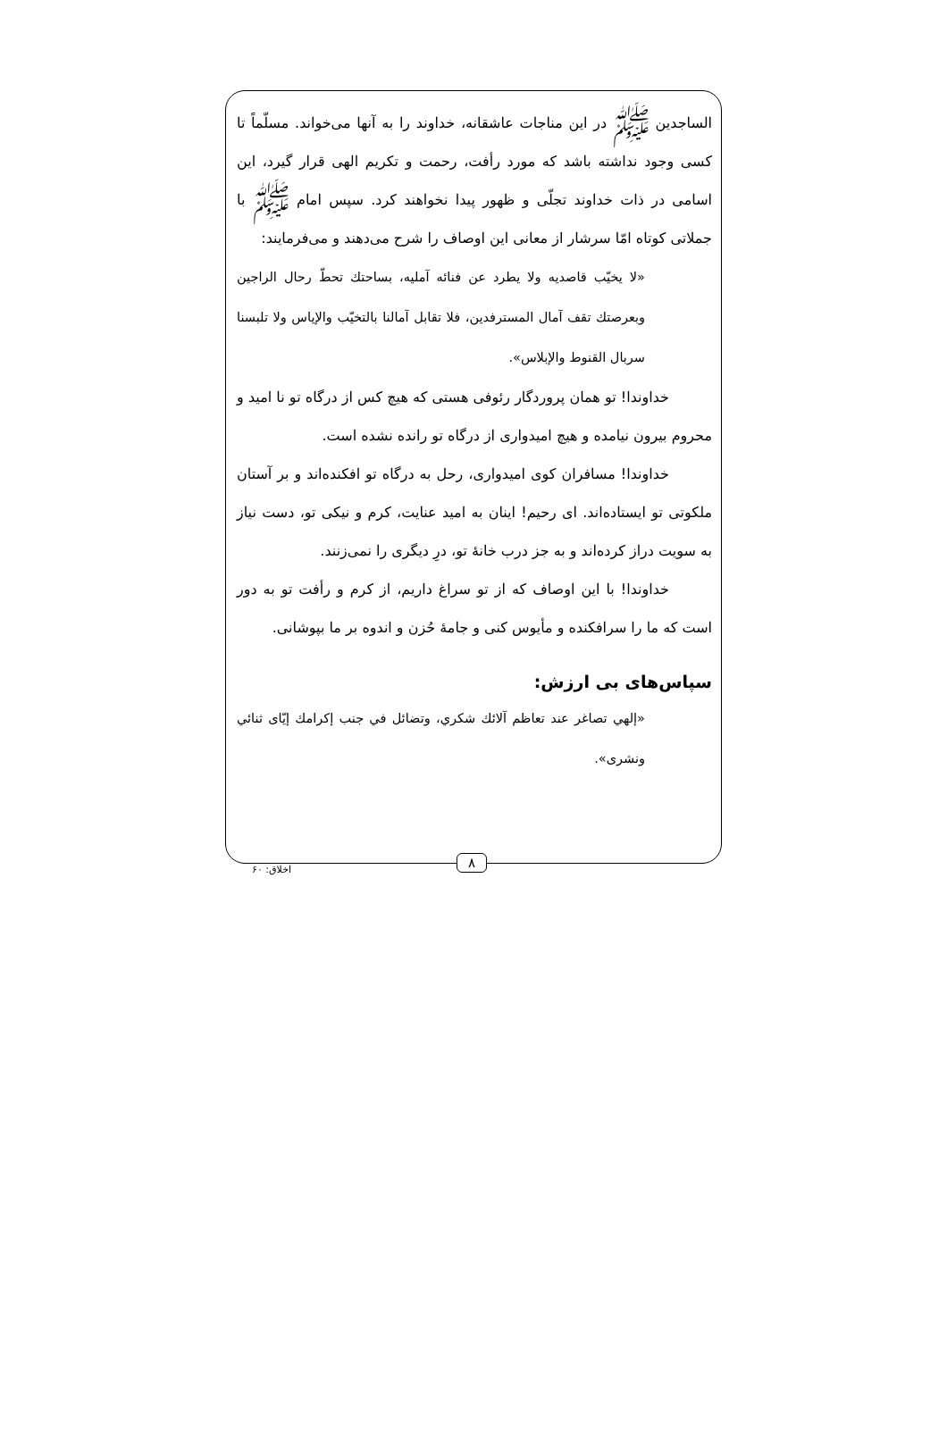الساجدین ﷺ در این مناجات عاشقانه، خداوند را به آنها می‌خواند. مسلّماً تا کسی وجود نداشته باشد که مورد رأفت، رحمت و تکریم الهی قرار گیرد، این اسامی در ذات خداوند تجلّی و ظهور پیدا نخواهند کرد. سپس امام ﷺ با جملاتی کوتاه امّا سرشار از معانی این اوصاف را شرح می‌دهند و می‌فرمایند:
«لا يخيّب قاصديه ولا يطرد عن فنائه آمليه، بساحتك تحطّ رحال الراجين وبعرصتك تقف آمال المسترفدين، فلا تقابل آمالنا بالتخيّب والإياس ولا تلبسنا سربال القنوط والإبلاس».
خداوندا! تو همان پروردگار رئوفی هستی که هیچ کس از درگاه تو نا امید و محروم بیرون نیامده و هیچ امیدواری از درگاه تو رانده نشده است.
خداوندا! مسافران کوی امیدواری، رحل به درگاه تو افکنده‌اند و بر آستان ملکوتی تو ایستاده‌اند. ای رحیم! اینان به امید عنایت، کرم و نیکی تو، دست نیاز به سویت دراز کرده‌اند و به جز درب خانهٔ تو، درِ دیگری را نمی‌زنند.
خداوندا! با این اوصاف که از تو سراغ داریم، از کرم و رأفت تو به دور است که ما را سرافکنده و مأیوس کنی و جامهٔ حُزن و اندوه بر ما بپوشانی.
سپاس‌های بی ارزش:
«إلهي تصاغر عند تعاظم آلائك شكري، وتضائل في جنب إكرامك إيّای ثنائي ونشری».
۸
اخلاق: ۶۰